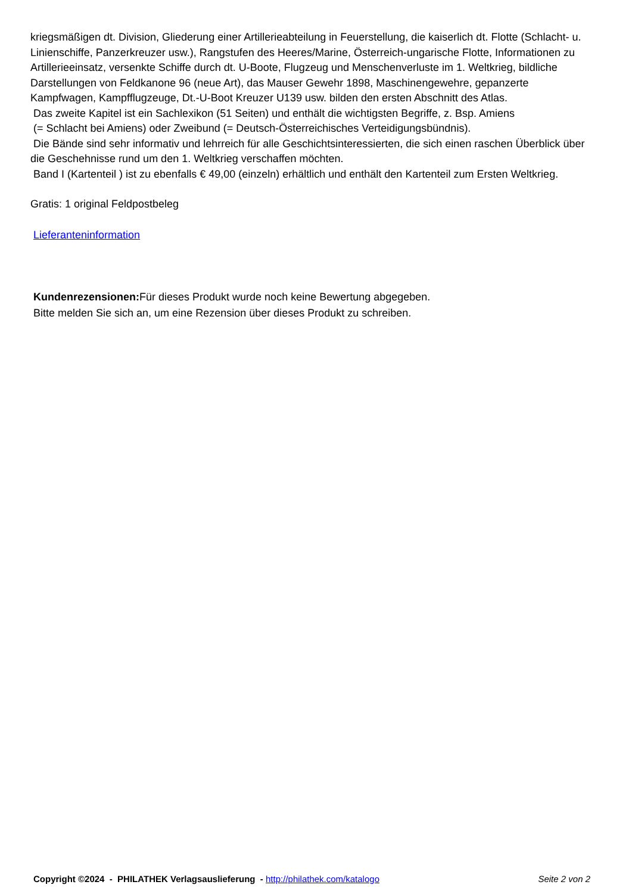kriegsmäßigen dt. Division, Gliederung einer Artillerieabteilung in Feuerstellung, die kaiserlich dt. Flotte (Schlacht- u. Linienschiffe, Panzerkreuzer usw.), Rangstufen des Heeres/Marine, Österreich-ungarische Flotte, Informationen zu Artillerieeinsatz, versenkte Schiffe durch dt. U-Boote, Flugzeug und Menschenverluste im 1. Weltkrieg, bildliche Darstellungen von Feldkanone 96 (neue Art), das Mauser Gewehr 1898, Maschinengewehre, gepanzerte Kampfwagen, Kampfflugzeuge, Dt.-U-Boot Kreuzer U139 usw. bilden den ersten Abschnitt des Atlas.
Das zweite Kapitel ist ein Sachlexikon (51 Seiten) und enthält die wichtigsten Begriffe, z. Bsp. Amiens
(= Schlacht bei Amiens) oder Zweibund (= Deutsch-Österreichisches Verteidigungsbündnis).
Die Bände sind sehr informativ und lehrreich für alle Geschichtsinteressierten, die sich einen raschen Überblick über die Geschehnisse rund um den 1. Weltkrieg verschaffen möchten.
Band I (Kartenteil ) ist zu ebenfalls € 49,00 (einzeln) erhältlich und enthält den Kartenteil zum Ersten Weltkrieg.
Gratis: 1 original Feldpostbeleg
Lieferanteninformation
Kundenrezensionen: Für dieses Produkt wurde noch keine Bewertung abgegeben.
Bitte melden Sie sich an, um eine Rezension über dieses Produkt zu schreiben.
Copyright ©2024 - PHILATHEK Verlagsauslieferung - http://philathek.com/katalogo Seite 2 von 2